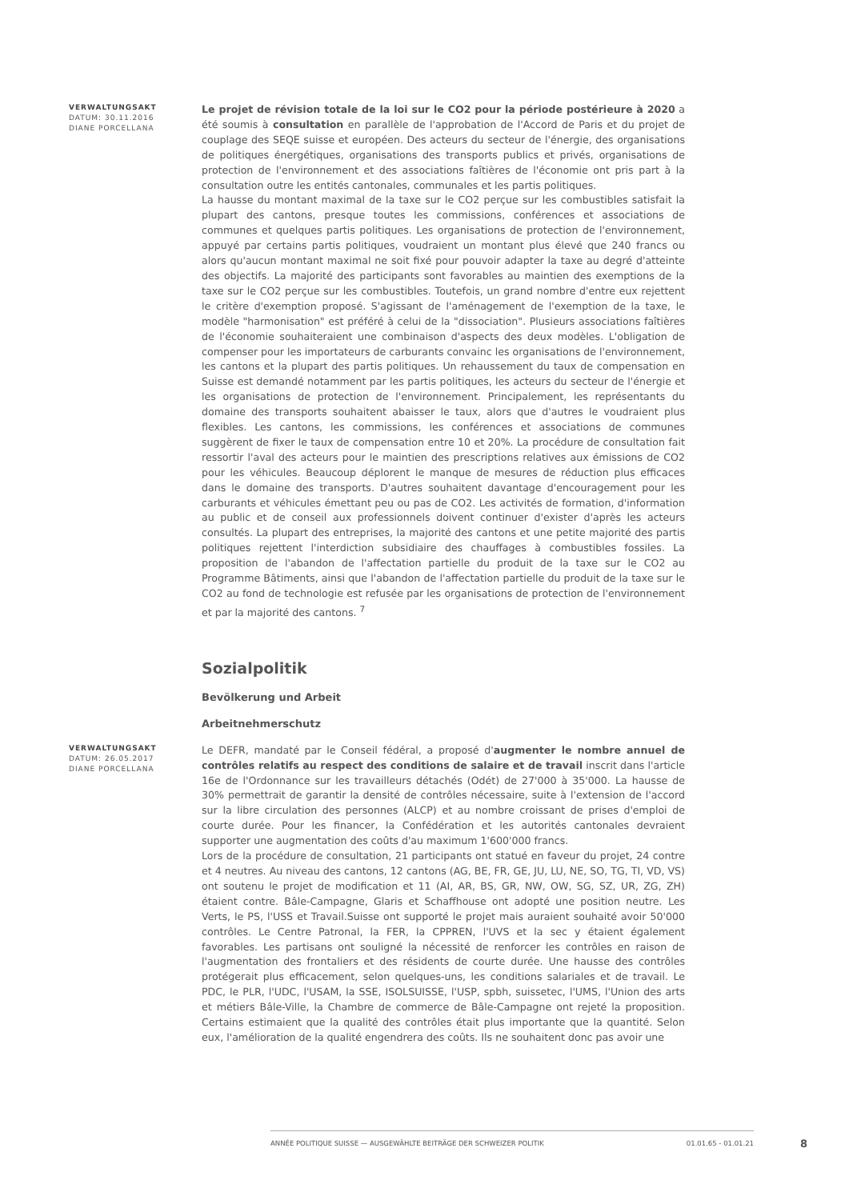VERWALTUNGSAKT
DATUM: 30.11.2016
DIANE PORCELLANA
Le projet de révision totale de la loi sur le CO2 pour la période postérieure à 2020 a été soumis à consultation en parallèle de l'approbation de l'Accord de Paris et du projet de couplage des SEQE suisse et européen. Des acteurs du secteur de l'énergie, des organisations de politiques énergétiques, organisations des transports publics et privés, organisations de protection de l'environnement et des associations faîtières de l'économie ont pris part à la consultation outre les entités cantonales, communales et les partis politiques.
La hausse du montant maximal de la taxe sur le CO2 perçue sur les combustibles satisfait la plupart des cantons, presque toutes les commissions, conférences et associations de communes et quelques partis politiques. Les organisations de protection de l'environnement, appuyé par certains partis politiques, voudraient un montant plus élevé que 240 francs ou alors qu'aucun montant maximal ne soit fixé pour pouvoir adapter la taxe au degré d'atteinte des objectifs. La majorité des participants sont favorables au maintien des exemptions de la taxe sur le CO2 perçue sur les combustibles. Toutefois, un grand nombre d'entre eux rejettent le critère d'exemption proposé. S'agissant de l'aménagement de l'exemption de la taxe, le modèle "harmonisation" est préféré à celui de la "dissociation". Plusieurs associations faîtières de l'économie souhaiteraient une combinaison d'aspects des deux modèles. L'obligation de compenser pour les importateurs de carburants convainc les organisations de l'environnement, les cantons et la plupart des partis politiques. Un rehaussement du taux de compensation en Suisse est demandé notamment par les partis politiques, les acteurs du secteur de l'énergie et les organisations de protection de l'environnement. Principalement, les représentants du domaine des transports souhaitent abaisser le taux, alors que d'autres le voudraient plus flexibles. Les cantons, les commissions, les conférences et associations de communes suggèrent de fixer le taux de compensation entre 10 et 20%. La procédure de consultation fait ressortir l'aval des acteurs pour le maintien des prescriptions relatives aux émissions de CO2 pour les véhicules. Beaucoup déplorent le manque de mesures de réduction plus efficaces dans le domaine des transports. D'autres souhaitent davantage d'encouragement pour les carburants et véhicules émettant peu ou pas de CO2. Les activités de formation, d'information au public et de conseil aux professionnels doivent continuer d'exister d'après les acteurs consultés. La plupart des entreprises, la majorité des cantons et une petite majorité des partis politiques rejettent l'interdiction subsidiaire des chauffages à combustibles fossiles. La proposition de l'abandon de l'affectation partielle du produit de la taxe sur le CO2 au Programme Bâtiments, ainsi que l'abandon de l'affectation partielle du produit de la taxe sur le CO2 au fond de technologie est refusée par les organisations de protection de l'environnement et par la majorité des cantons. <sup>7</sup>
Sozialpolitik
Bevölkerung und Arbeit
Arbeitnehmerschutz
VERWALTUNGSAKT
DATUM: 26.05.2017
DIANE PORCELLANA
Le DEFR, mandaté par le Conseil fédéral, a proposé d'augmenter le nombre annuel de contrôles relatifs au respect des conditions de salaire et de travail inscrit dans l'article 16e de l'Ordonnance sur les travailleurs détachés (Odét) de 27'000 à 35'000. La hausse de 30% permettrait de garantir la densité de contrôles nécessaire, suite à l'extension de l'accord sur la libre circulation des personnes (ALCP) et au nombre croissant de prises d'emploi de courte durée. Pour les financer, la Confédération et les autorités cantonales devraient supporter une augmentation des coûts d'au maximum 1'600'000 francs.
Lors de la procédure de consultation, 21 participants ont statué en faveur du projet, 24 contre et 4 neutres. Au niveau des cantons, 12 cantons (AG, BE, FR, GE, JU, LU, NE, SO, TG, TI, VD, VS) ont soutenu le projet de modification et 11 (AI, AR, BS, GR, NW, OW, SG, SZ, UR, ZG, ZH) étaient contre. Bâle-Campagne, Glaris et Schaffhouse ont adopté une position neutre. Les Verts, le PS, l'USS et Travail.Suisse ont supporté le projet mais auraient souhaité avoir 50'000 contrôles. Le Centre Patronal, la FER, la CPPREN, l'UVS et la sec y étaient également favorables. Les partisans ont souligné la nécessité de renforcer les contrôles en raison de l'augmentation des frontaliers et des résidents de courte durée. Une hausse des contrôles protégerait plus efficacement, selon quelques-uns, les conditions salariales et de travail. Le PDC, le PLR, l'UDC, l'USAM, la SSE, ISOLSUISSE, l'USP, spbh, suissetec, l'UMS, l'Union des arts et métiers Bâle-Ville, la Chambre de commerce de Bâle-Campagne ont rejeté la proposition. Certains estimaient que la qualité des contrôles était plus importante que la quantité. Selon eux, l'amélioration de la qualité engendrera des coûts. Ils ne souhaitent donc pas avoir une
ANNÉE POLITIQUE SUISSE — AUSGEWÄHLTE BEITRÄGE DER SCHWEIZER POLITIK 01.01.65 - 01.01.21
8